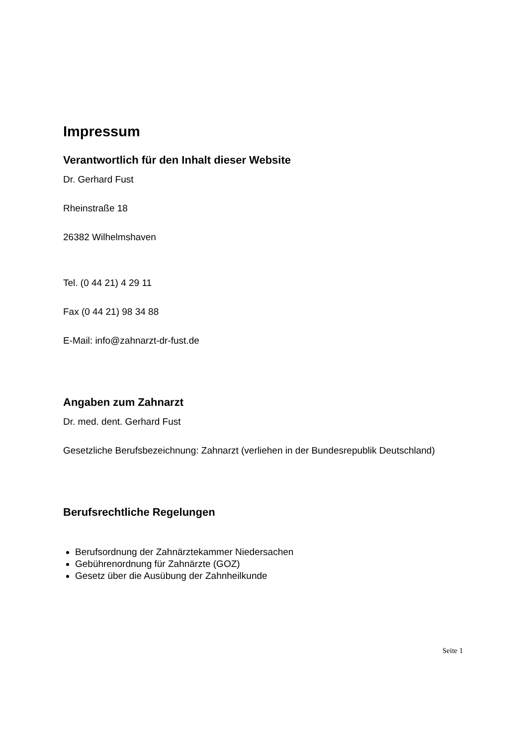Impressum
Verantwortlich für den Inhalt dieser Website
Dr. Gerhard Fust
Rheinstraße 18
26382 Wilhelmshaven
Tel. (0 44 21) 4 29 11
Fax (0 44 21) 98 34 88
E-Mail: info@zahnarzt-dr-fust.de
Angaben zum Zahnarzt
Dr. med. dent. Gerhard Fust
Gesetzliche Berufsbezeichnung: Zahnarzt (verliehen in der Bundesrepublik Deutschland)
Berufsrechtliche Regelungen
Berufsordnung der Zahnärztekammer Niedersachen
Gebührenordnung für Zahnärzte (GOZ)
Gesetz über die Ausübung der Zahnheilkunde
Seite 1